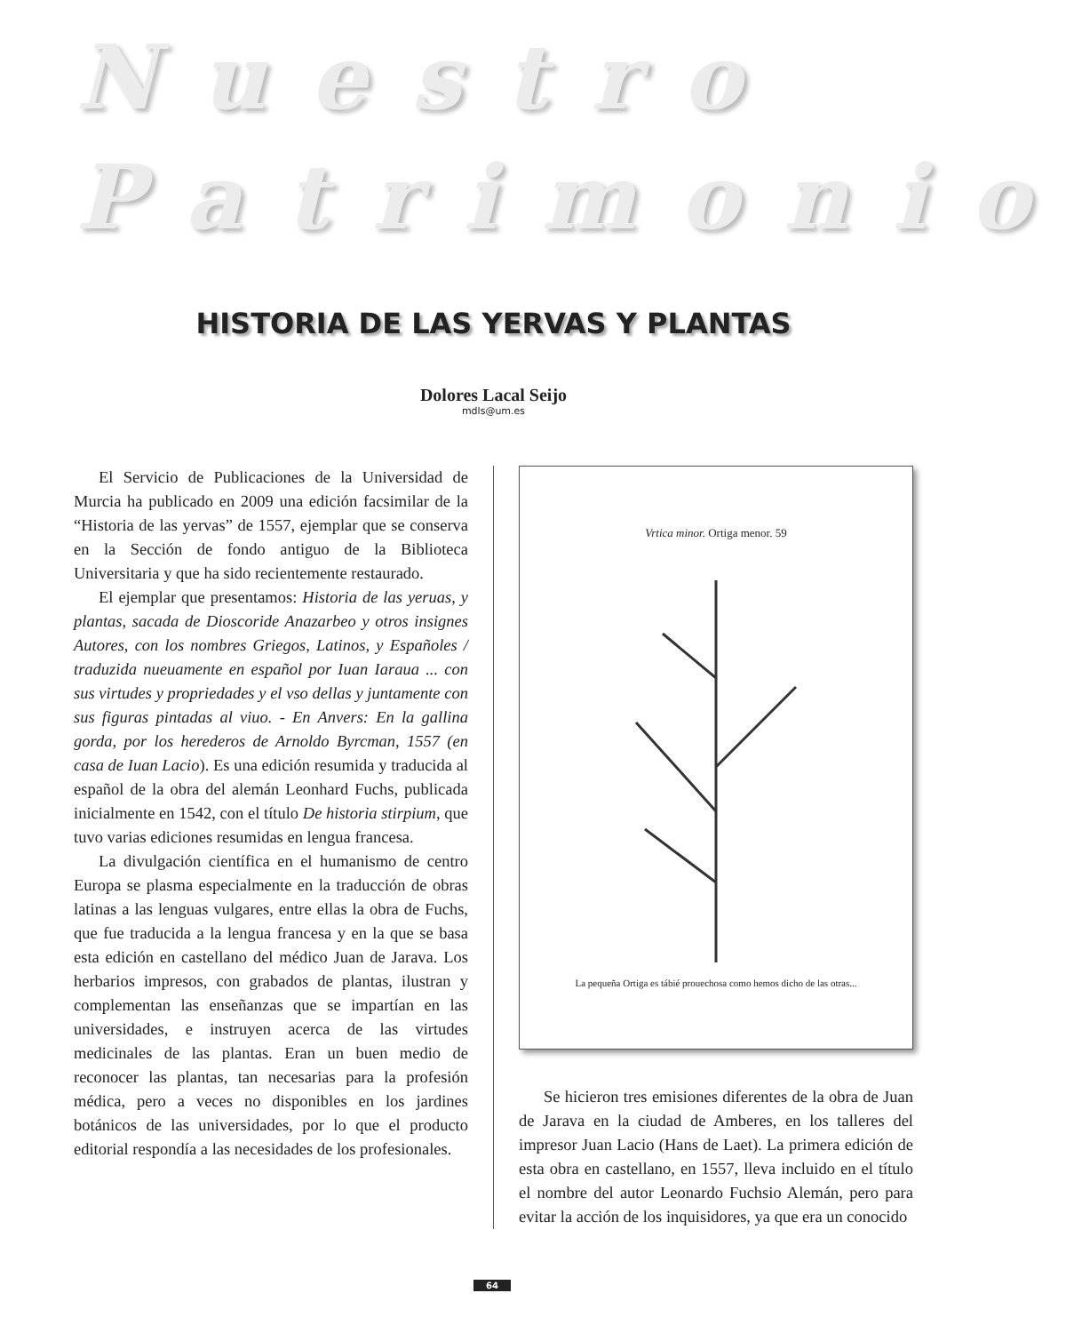Nuestro
Patrimonio
HISTORIA DE LAS YERVAS Y PLANTAS
Dolores Lacal Seijo
mdls@um.es
El Servicio de Publicaciones de la Universidad de Murcia ha publicado en 2009 una edición facsimilar de la “Historia de las yervas” de 1557, ejemplar que se conserva en la Sección de fondo antiguo de la Biblioteca Universitaria y que ha sido recientemente restaurado.
El ejemplar que presentamos: Historia de las yeruas, y plantas, sacada de Dioscoride Anazarbeo y otros insignes Autores, con los nombres Griegos, Latinos, y Españoles / traduzida nueuamente en español por Iuan Iaraua ... con sus virtudes y propriedades y el vso dellas y juntamente con sus figuras pintadas al viuo. - En Anvers: En la gallina gorda, por los herederos de Arnoldo Byrcman, 1557 (en casa de Iuan Lacio). Es una edición resumida y traducida al español de la obra del alemán Leonhard Fuchs, publicada inicialmente en 1542, con el título De historia stirpium, que tuvo varias ediciones resumidas en lengua francesa.
La divulgación científica en el humanismo de centro Europa se plasma especialmente en la traducción de obras latinas a las lenguas vulgares, entre ellas la obra de Fuchs, que fue traducida a la lengua francesa y en la que se basa esta edición en castellano del médico Juan de Jarava. Los herbarios impresos, con grabados de plantas, ilustran y complementan las enseñanzas que se impartían en las universidades, e instruyen acerca de las virtudes medicinales de las plantas. Eran un buen medio de reconocer las plantas, tan necesarias para la profesión médica, pero a veces no disponibles en los jardines botánicos de las universidades, por lo que el producto editorial respondía a las necesidades de los profesionales.
Vrtica minor. Ortiga menor. 59
La pequeña Ortiga es tábié prouechosa como hemos dicho de las otras...
Se hicieron tres emisiones diferentes de la obra de Juan de Jarava en la ciudad de Amberes, en los talleres del impresor Juan Lacio (Hans de Laet). La primera edición de esta obra en castellano, en 1557, lleva incluido en el título el nombre del autor Leonardo Fuchsio Alemán, pero para evitar la acción de los inquisidores, ya que era un conocido
64